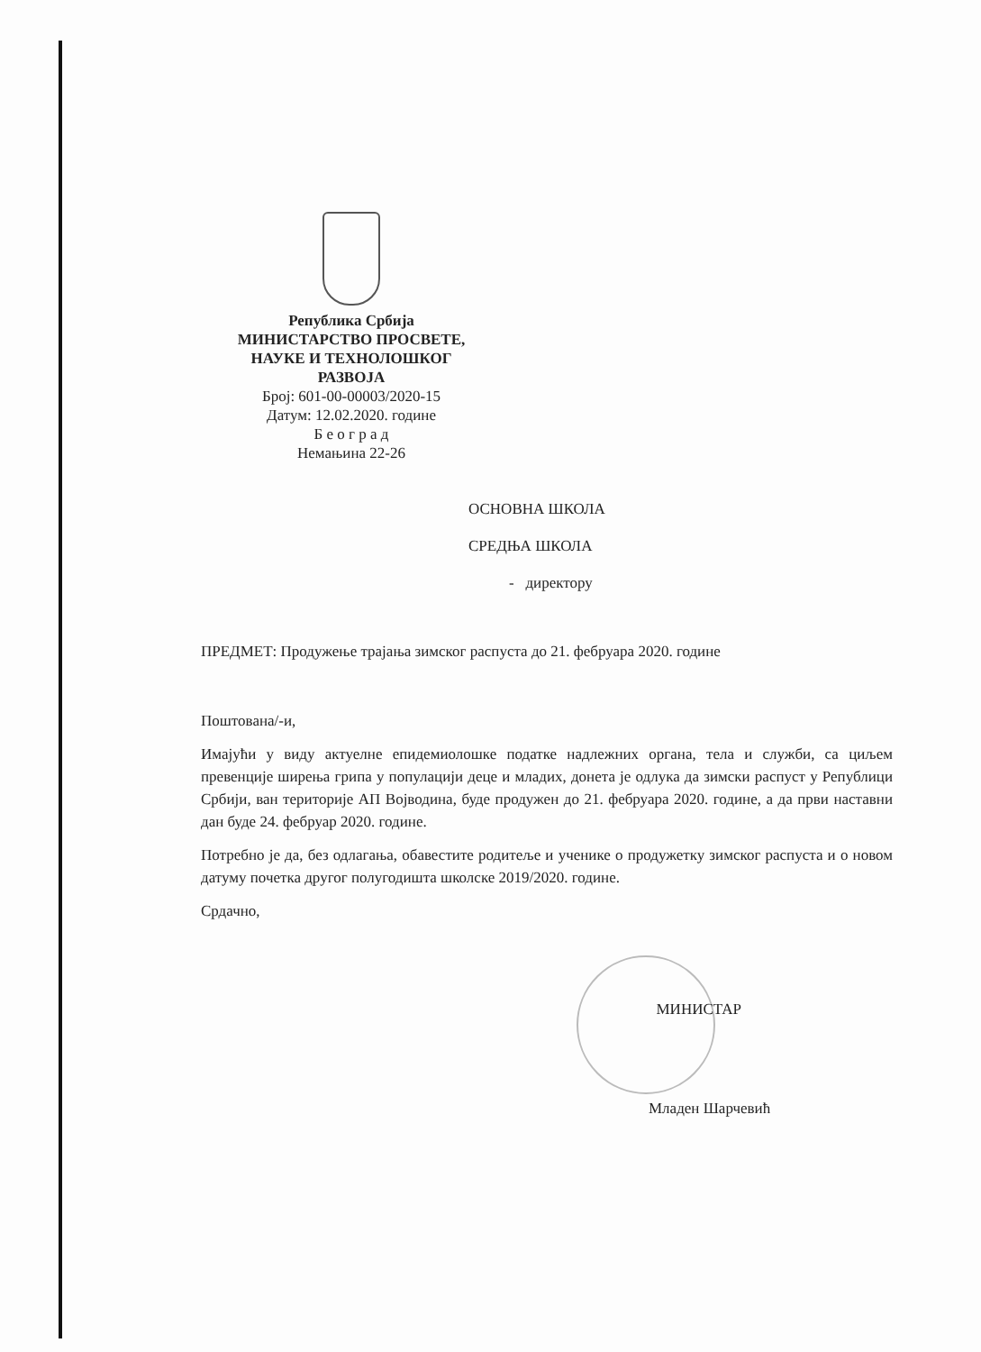Република Србија
МИНИСТАРСТВО ПРОСВЕТЕ,
НАУКЕ И ТЕХНОЛОШКОГ
РАЗВОЈА
Број: 601-00-00003/2020-15
Датум: 12.02.2020. године
Б е о г р а д
Немањина 22-26
ОСНОВНА ШКОЛА
СРЕДЊА ШКОЛА
- директору
ПРЕДМЕТ: Продужење трајања зимског распуста до 21. фебруара 2020. године
Поштована/-и,
Имајући у виду актуелне епидемиолошке податке надлежних органа, тела и служби, са циљем превенције ширења грипа у популацији деце и младих, донета је одлука да зимски распуст у Републици Србији, ван територије АП Војводина, буде продужен до 21. фебруара 2020. године, а да први наставни дан буде 24. фебруар 2020. године.
Потребно је да, без одлагања, обавестите родитеље и ученике о продужетку зимског распуста и о новом датуму почетка другог полугодишта школске 2019/2020. године.
Срдачно,
МИНИСТАР
Младен Шарчевић